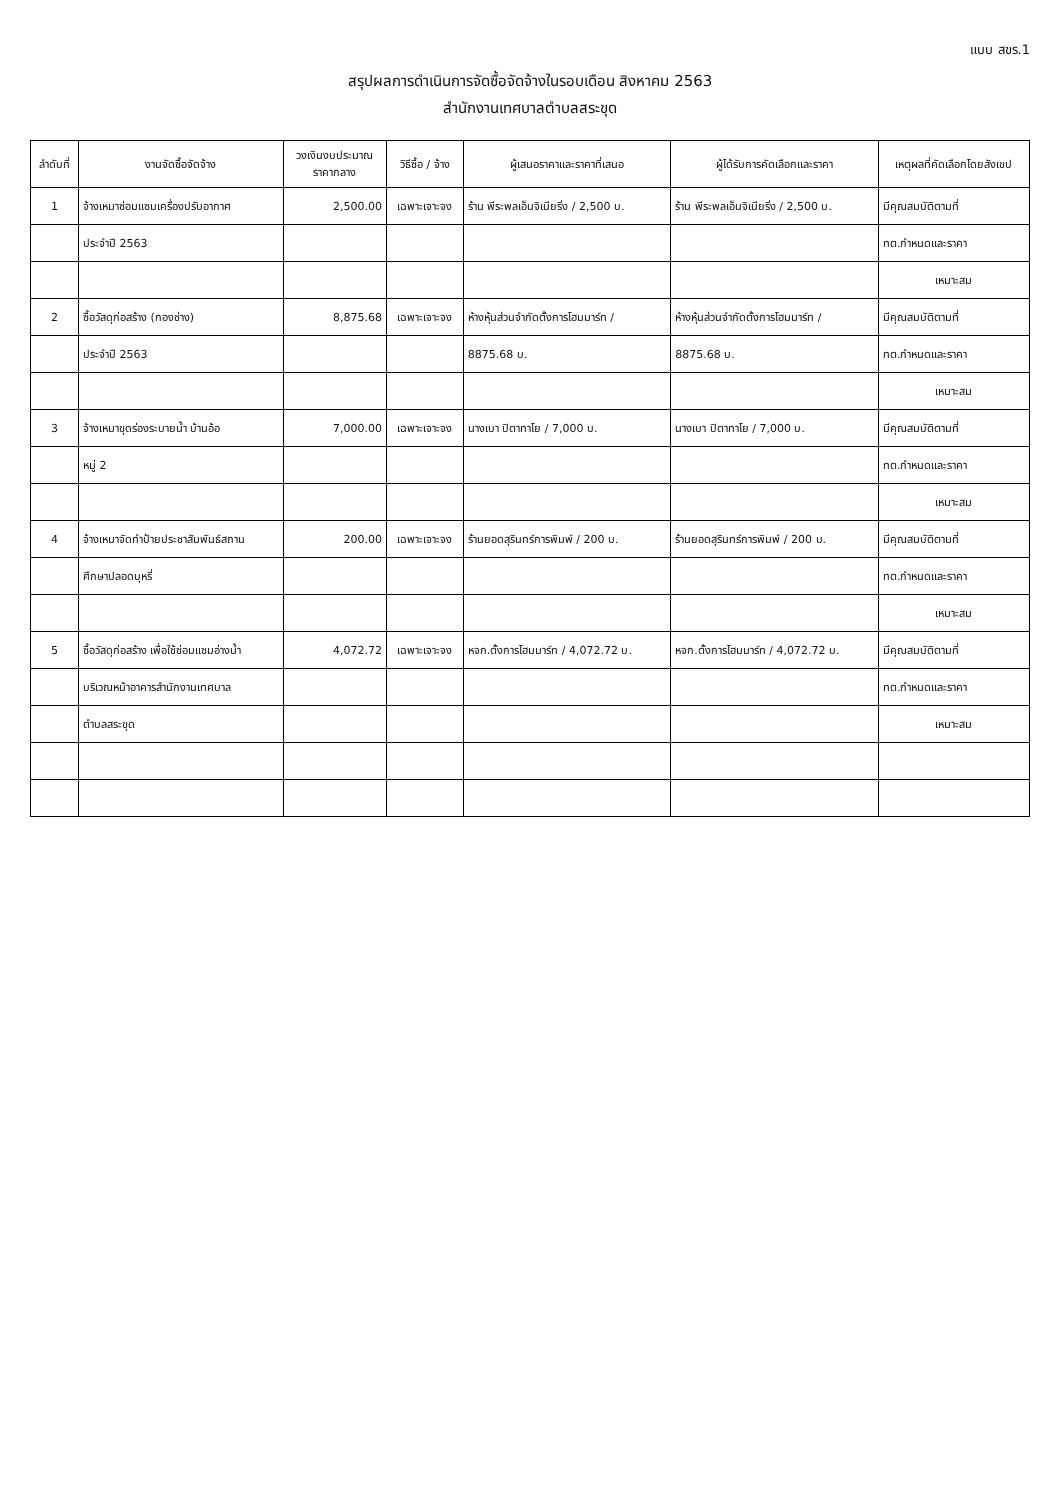แบบ สขร.1
สรุปผลการดำเนินการจัดซื้อจัดจ้างในรอบเดือน สิงหาคม 2563
สำนักงานเทศบาลตำบลสระขุด
| ลำดับที่ | งานจัดซื้อจัดจ้าง | วงเงินงบประมาณ ราคากลาง | วิธีซื้อ / จ้าง | ผู้เสนอราคาและราคาที่เสนอ | ผู้ได้รับการคัดเลือกและราคา | เหตุผลที่คัดเลือกโดยสังเขป |
| --- | --- | --- | --- | --- | --- | --- |
| 1 | จ้างเหมาซ่อมแซมเครื่องปรับอากาศ | 2,500.00 | เฉพาะเจาะจง | ร้าน พีระพลเอ็นจิเนียริ่ง / 2,500 บ. | ร้าน พีระพลเอ็นจิเนียริ่ง / 2,500 บ. | มีคุณสมบัติตามที่ |
| | ประจำปี 2563 | | | | | ทต.กำหนดและราคา |
| | | | | | | เหมาะสม |
| 2 | ซื้อวัสดุก่อสร้าง (กองช่าง) | 8,875.68 | เฉพาะเจาะจง | ห้างหุ้นส่วนจำกัดตั้งการโฮมมาร์ท / | ห้างหุ้นส่วนจำกัดตั้งการโฮมมาร์ท / | มีคุณสมบัติตามที่ |
| | ประจำปี 2563 | | | 8875.68 บ. | 8875.68 บ. | ทต.กำหนดและราคา |
| | | | | | | เหมาะสม |
| 3 | จ้างเหมาขุดร่องระบายน้ำ บ้านอ้อ | 7,000.00 | เฉพาะเจาะจง | นางเบา ปิตาทาโย / 7,000 บ. | นางเบา ปิตาทาโย / 7,000 บ. | มีคุณสมบัติตามที่ |
| | หมู่ 2 | | | | | ทต.กำหนดและราคา |
| | | | | | | เหมาะสม |
| 4 | จ้างเหมาจัดทำป้ายประชาสัมพันธ์สถาน | 200.00 | เฉพาะเจาะจง | ร้านยอดสุรินทร์การพิมพ์ / 200 บ. | ร้านยอดสุรินทร์การพิมพ์ / 200 บ. | มีคุณสมบัติตามที่ |
| | ศึกษาปลอดบุหรี่ | | | | | ทต.กำหนดและราคา |
| | | | | | | เหมาะสม |
| 5 | ซื้อวัสดุก่อสร้าง เพื่อใช้ซ่อมแซมอ่างน้ำ | 4,072.72 | เฉพาะเจาะจง | หจก.ตั้งการโฮมมาร์ท / 4,072.72 บ. | หจก.ตั้งการโฮมมาร์ท / 4,072.72 บ. | มีคุณสมบัติตามที่ |
| | บริเวณหน้าอาคารสำนักงานเทศบาล | | | | | ทต.กำหนดและราคา |
| | ตำบลสระขุด | | | | | เหมาะสม |